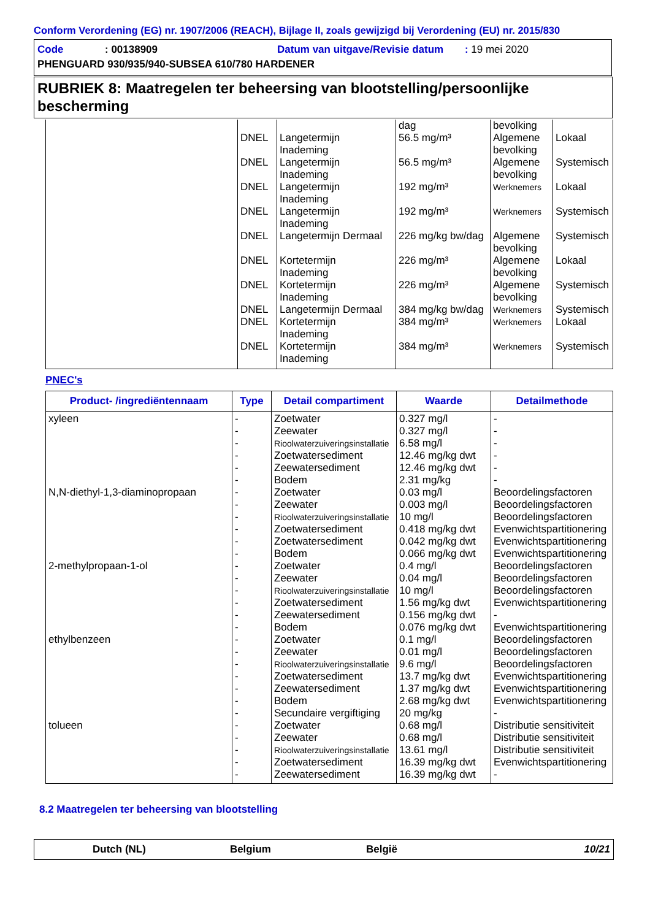Conform Verordening (EG) nr. 1907/2006 (REACH), Bijlage II, zoals gewijzigd bij Verordening (EU) nr. 2015/830
Code: 00138909 Datum van uitgave/Revisie datum : 19 mei 2020
PHENGUARD 930/935/940-SUBSEA 610/780 HARDENER
RUBRIEK 8: Maatregelen ter beheersing van blootstelling/persoonlijke bescherming
| | DNEL DNEL DNEL DNEL DNEL DNEL DNEL DNEL DNEL DNEL | Langetermijn Inademing Langetermijn Inademing Langetermijn Inademing Langetermijn Inademing Langetermijn Dermaal Kortetermijn Inademing Kortetermijn Inademing Langetermijn Dermaal Kortetermijn Inademing Kortetermijn Inademing | dag 56.5 mg/m³ 56.5 mg/m³ 192 mg/m³ 192 mg/m³ 226 mg/kg bw/dag 226 mg/m³ 226 mg/m³ 384 mg/kg bw/dag 384 mg/m³ 384 mg/m³ | bevolking Algemene bevolking Algemene bevolking Werknemers Werknemers Algemene bevolking Algemene bevolking Algemene bevolking Werknemers Werknemers Werknemers | Lokaal Systemisch Lokaal Systemisch Systemisch Lokaal Systemisch Systemisch Lokaal Systemisch |
PNEC's
| Product- /ingrediëntennaam | Type | Detail compartiment | Waarde | Detailmethode |
| --- | --- | --- | --- | --- |
| xyleen N,N-diethyl-1,3-diaminopropaan 2-methylpropaan-1-ol ethylbenzeen tolueen | - - - - - - - - - - - - - - - - - - - - - - - - - - - - - - | Zoetwater Zeewater Rioolwaterzuiveringsinstallatie Zoetwatersediment Zeewatersediment Bodem Zoetwater Zeewater Rioolwaterzuiveringsinstallatie Zoetwatersediment Zoetwatersediment Bodem Zoetwater Zeewater Rioolwaterzuiveringsinstallatie Zoetwatersediment Zeewatersediment Bodem Zoetwater Zeewater Rioolwaterzuiveringsinstallatie Zoetwatersediment Zeewatersediment Bodem Secundaire vergiftiging Zoetwater Zeewater Rioolwaterzuiveringsinstallatie Zoetwatersediment Zeewatersediment | 0.327 mg/l 0.327 mg/l 6.58 mg/l 12.46 mg/kg dwt 12.46 mg/kg dwt 2.31 mg/kg 0.03 mg/l 0.003 mg/l 10 mg/l 0.418 mg/kg dwt 0.042 mg/kg dwt 0.066 mg/kg dwt 0.4 mg/l 0.04 mg/l 10 mg/l 1.56 mg/kg dwt 0.156 mg/kg dwt 0.076 mg/kg dwt 0.1 mg/l 0.01 mg/l 9.6 mg/l 13.7 mg/kg dwt 1.37 mg/kg dwt 2.68 mg/kg dwt 20 mg/kg 0.68 mg/l 0.68 mg/l 13.61 mg/l 16.39 mg/kg dwt 16.39 mg/kg dwt | - - - - - - Beoordelingsfactoren Beoordelingsfactoren Beoordelingsfactoren Evenwichtspartitionering Evenwichtspartitionering Evenwichtspartitionering Beoordelingsfactoren Beoordelingsfactoren Beoordelingsfactoren Evenwichtspartitionering - Evenwichtspartitionering Beoordelingsfactoren Beoordelingsfactoren Beoordelingsfactoren Evenwichtspartitionering Evenwichtspartitionering Evenwichtspartitionering - Distributie sensitiviteit Distributie sensitiviteit Distributie sensitiviteit Evenwichtspartitionering - |
8.2 Maatregelen ter beheersing van blootstelling
Dutch (NL) Belgium België 10/21